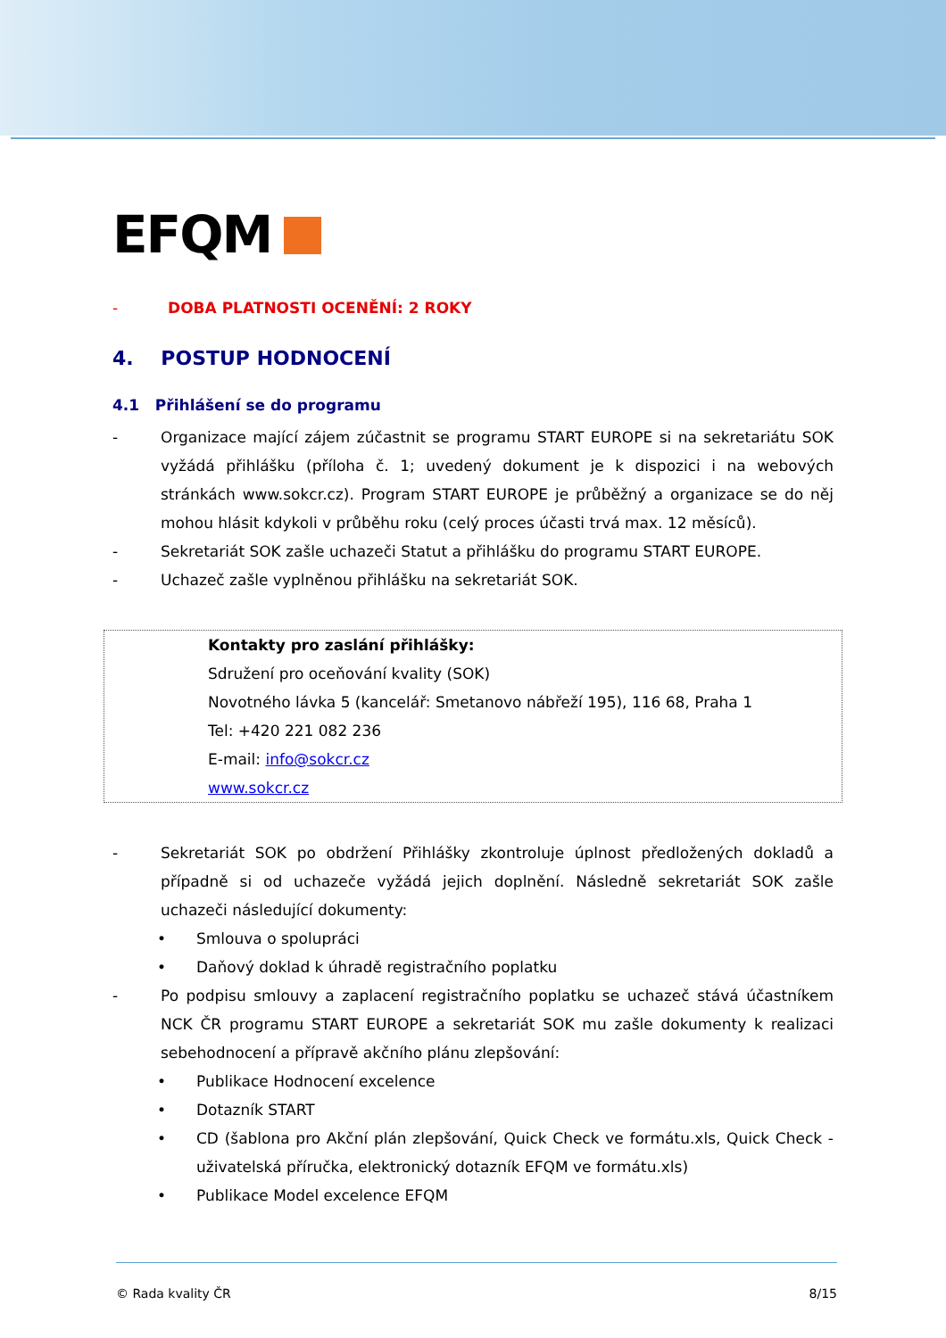EFQM
- DOBA PLATNOSTI OCENĚNÍ: 2 ROKY
4. POSTUP HODNOCENÍ
4.1 Přihlášení se do programu
- Organizace mající zájem zúčastnit se programu START EUROPE si na sekretariátu SOK vyžádá přihlášku (příloha č. 1; uvedený dokument je k dispozici i na webových stránkách www.sokcr.cz). Program START EUROPE je průběžný a organizace se do něj mohou hlásit kdykoli v průběhu roku (celý proces účasti trvá max. 12 měsíců).
- Sekretariát SOK zašle uchazeči Statut a přihlášku do programu START EUROPE.
- Uchazeč zašle vyplněnou přihlášku na sekretariát SOK.
Kontakty pro zaslání přihlášky:
Sdružení pro oceňování kvality (SOK)
Novotného lávka 5 (kancelář: Smetanovo nábřeží 195), 116 68, Praha 1
Tel: +420 221 082 236
E-mail: info@sokcr.cz
www.sokcr.cz
- Sekretariát SOK po obdržení Přihlášky zkontroluje úplnost předložených dokladů a případně si od uchazeče vyžádá jejich doplnění. Následně sekretariát SOK zašle uchazeči následující dokumenty:
• Smlouva o spolupráci
• Daňový doklad k úhradě registračního poplatku
- Po podpisu smlouvy a zaplacení registračního poplatku se uchazeč stává účastníkem NCK ČR programu START EUROPE a sekretariát SOK mu zašle dokumenty k realizaci sebehodnocení a přípravě akčního plánu zlepšování:
• Publikace Hodnocení excelence
• Dotazník START
• CD (šablona pro Akční plán zlepšování, Quick Check ve formátu.xls, Quick Check - uživatelská příručka, elektronický dotazník EFQM ve formátu.xls)
• Publikace Model excelence EFQM
© Rada kvality ČR 8/15